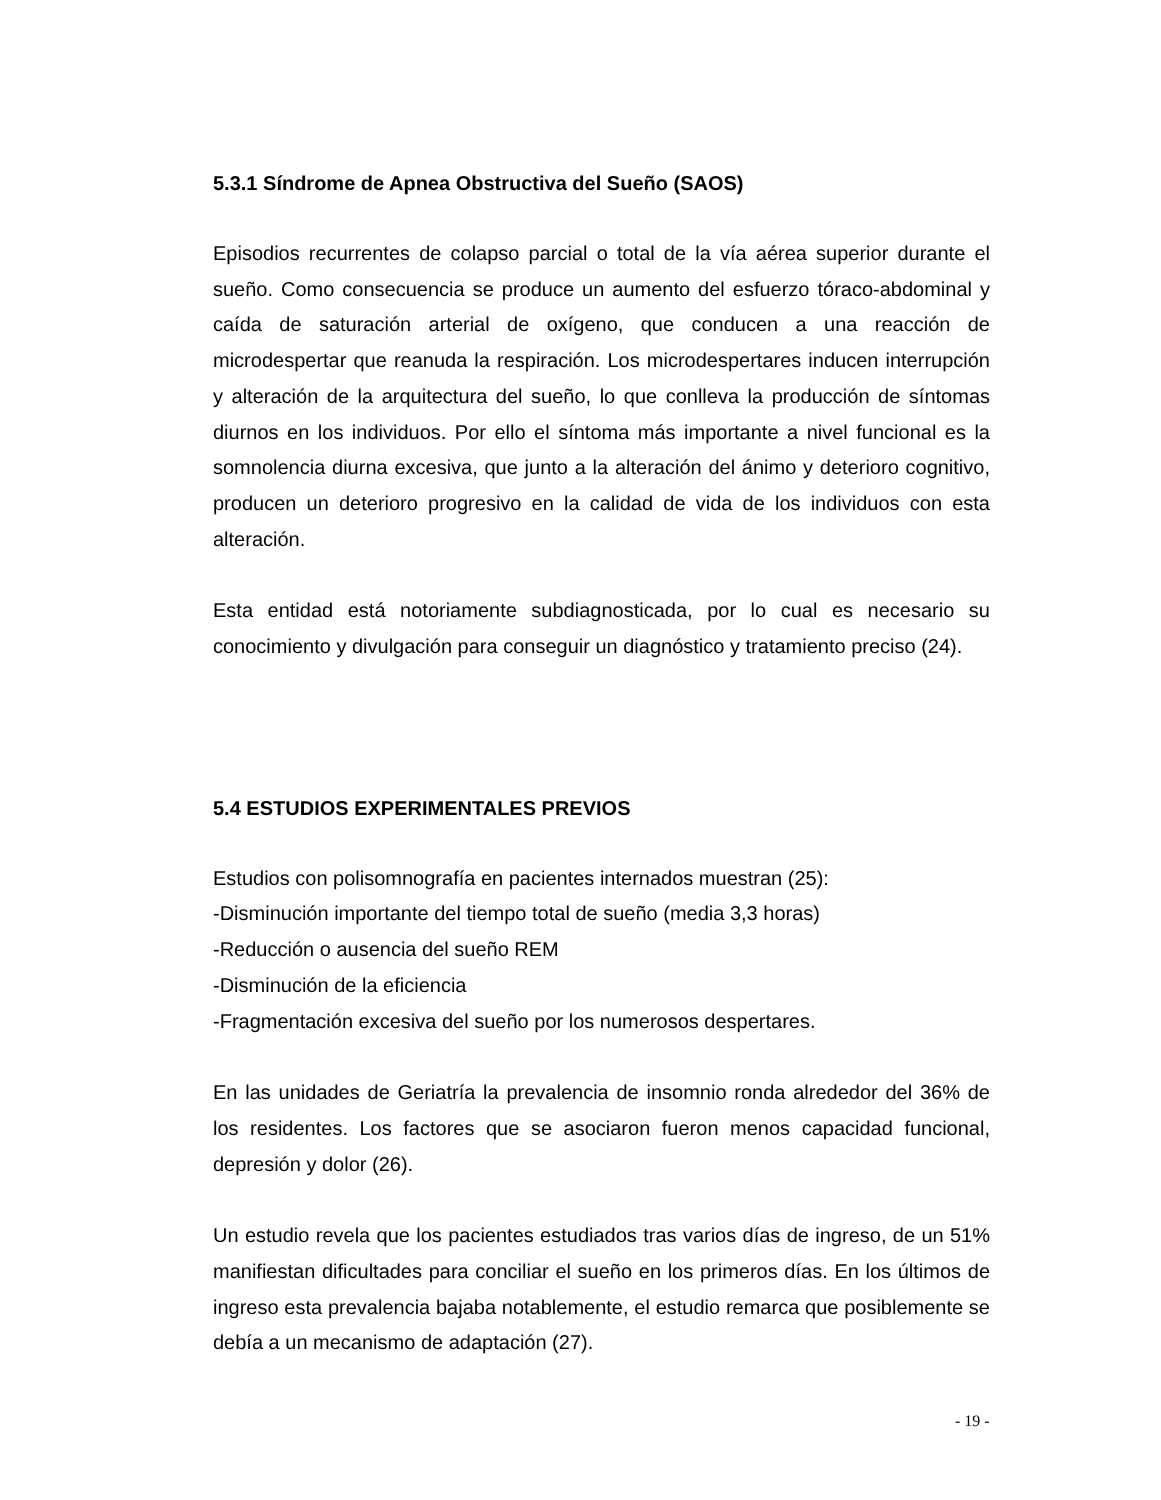5.3.1 Síndrome de Apnea Obstructiva del Sueño (SAOS)
Episodios recurrentes de colapso parcial o total de la vía aérea superior durante el sueño. Como consecuencia se produce un aumento del esfuerzo tóraco-abdominal y caída de saturación arterial de oxígeno, que conducen a una reacción de microdespertar que reanuda la respiración. Los microdespertares inducen interrupción y alteración de la arquitectura del sueño, lo que conlleva la producción de síntomas diurnos en los individuos. Por ello el síntoma más importante a nivel funcional es la somnolencia diurna excesiva, que junto a la alteración del ánimo y deterioro cognitivo, producen un deterioro progresivo en la calidad de vida de los individuos con esta alteración.
Esta entidad está notoriamente subdiagnosticada, por lo cual es necesario su conocimiento y divulgación para conseguir un diagnóstico y tratamiento preciso (24).
5.4 ESTUDIOS EXPERIMENTALES PREVIOS
Estudios con polisomnografía en pacientes internados muestran (25):
-Disminución importante del tiempo total de sueño (media 3,3 horas)
-Reducción o ausencia del sueño REM
-Disminución de la eficiencia
-Fragmentación excesiva del sueño por los numerosos despertares.
En las unidades de Geriatría la prevalencia de insomnio ronda alrededor del 36% de los residentes. Los factores que se asociaron fueron menos capacidad funcional, depresión y dolor (26).
Un estudio revela que los pacientes estudiados tras varios días de ingreso, de un 51% manifiestan dificultades para conciliar el sueño en los primeros días. En los últimos de ingreso esta prevalencia bajaba notablemente, el estudio remarca que posiblemente se debía a un mecanismo de adaptación (27).
- 19 -